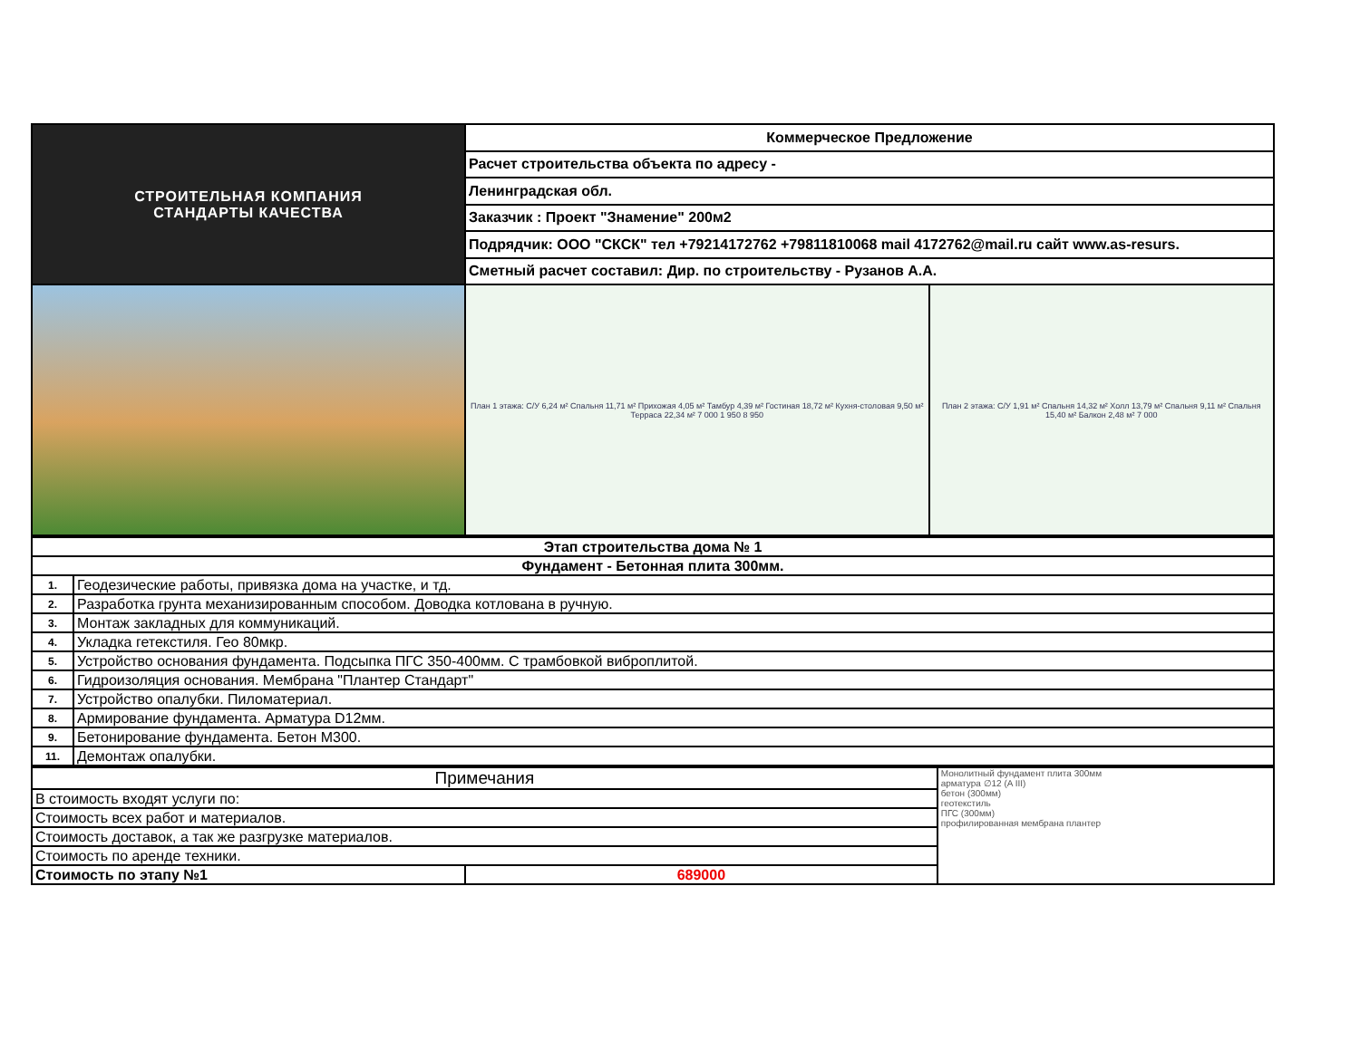| СТРОИТЕЛЬНАЯ КОМПАНИЯ СТАНДАРТЫ КАЧЕСТВА | Коммерческое Предложение | |
| | Расчет строительства объекта по адресу - | |
| | Ленинградская обл. | |
| | Заказчик : Проект "Знамение" 200м2 | |
| | Подрядчик: ООО "СКСК" тел +79214172762 +79811810068 mail 4172762@mail.ru сайт www.as-resurs. | |
| | Сметный расчет составил: Дир. по строительству - Рузанов А.А. | |
| | План 1 этажа: С/У 6,24 м² Спальня 11,71 м² Прихожая 4,05 м² Тамбур 4,39 м² Гостиная 18,72 м² Кухня-столовая 9,50 м² Терраса 22,34 м² 7 000 1 950 8 950 | План 2 этажа: С/У 1,91 м² Спальня 14,32 м² Холл 13,79 м² Спальня 9,11 м² Спальня 15,40 м² Балкон 2,48 м² 7 000 |
| Этап строительства дома № 1 | |
| Фундамент - Бетонная плита 300мм. | |
| 1. | Геодезические работы, привязка дома на участке, и тд. |
| 2. | Разработка грунта механизированным способом. Доводка котлована в ручную. |
| 3. | Монтаж закладных для коммуникаций. |
| 4. | Укладка гетекстиля. Гео 80мкр. |
| 5. | Устройство основания фундамента. Подсыпка ПГС 350-400мм. С трамбовкой виброплитой. |
| 6. | Гидроизоляция основания. Мембрана "Плантер Стандарт" |
| 7. | Устройство опалубки. Пиломатериал. |
| 8. | Армирование фундамента. Арматура D12мм. |
| 9. | Бетонирование фундамента. Бетон М300. |
| 11. | Демонтаж опалубки. |
| Примечания | | Монолитный фундамент плита 300мм арматура ∅12 (A III) бетон (300мм) геотекстиль ПГС (300мм) профилированная мембрана плантер |
| В стоимость входят услуги по: | | |
| Стоимость всех работ и материалов. | | |
| Стоимость доставок, а так же разгрузке материалов. | | |
| Стоимость по аренде техники. | | |
| Стоимость по этапу №1 | 689000 | |